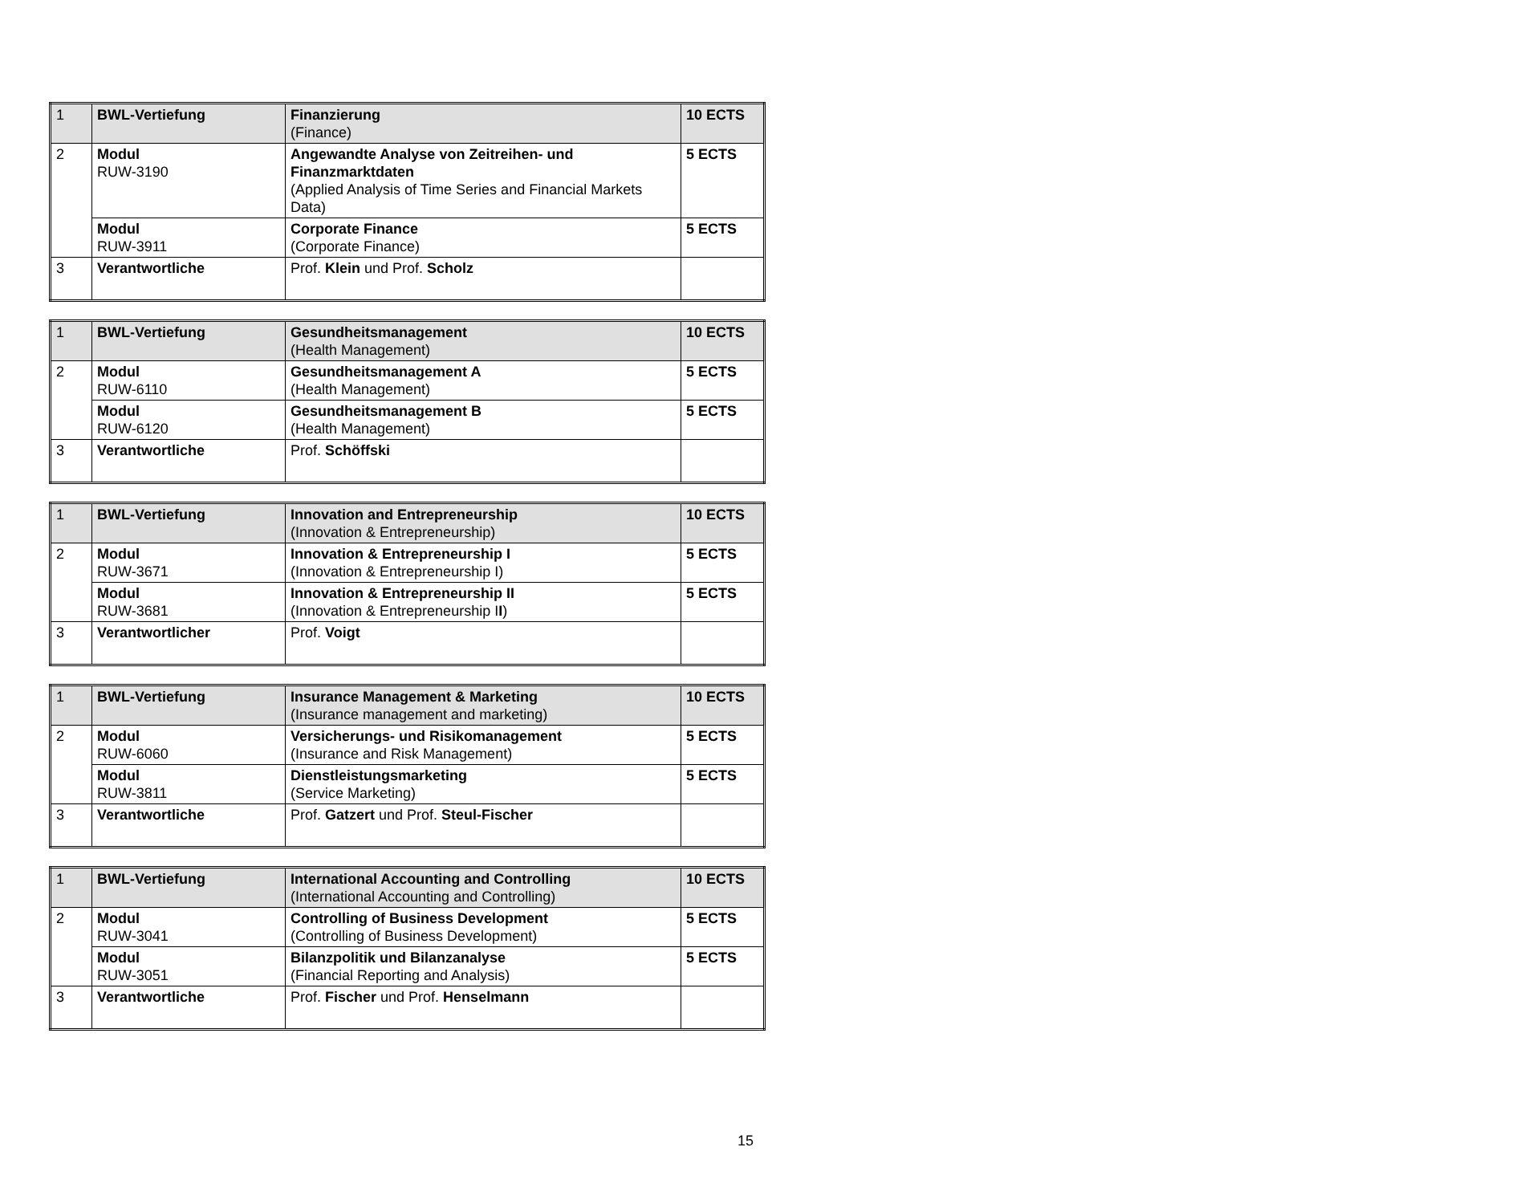| 1 | BWL-Vertiefung | Finanzierung (Finance) | 10 ECTS |
| 2 | Modul RUW-3190 | Angewandte Analyse von Zeitreihen- und Finanzmarktdaten (Applied Analysis of Time Series and Financial Markets Data) | 5 ECTS |
| | Modul RUW-3911 | Corporate Finance (Corporate Finance) | 5 ECTS |
| 3 | Verantwortliche | Prof. Klein und Prof. Scholz | |
| 1 | BWL-Vertiefung | Gesundheitsmanagement (Health Management) | 10 ECTS |
| 2 | Modul RUW-6110 | Gesundheitsmanagement A (Health Management) | 5 ECTS |
| | Modul RUW-6120 | Gesundheitsmanagement B (Health Management) | 5 ECTS |
| 3 | Verantwortliche | Prof. Schöffski | |
| 1 | BWL-Vertiefung | Innovation and Entrepreneurship (Innovation & Entrepreneurship) | 10 ECTS |
| 2 | Modul RUW-3671 | Innovation & Entrepreneurship I (Innovation & Entrepreneurship I) | 5 ECTS |
| | Modul RUW-3681 | Innovation & Entrepreneurship II (Innovation & Entrepreneurship I I ) | 5 ECTS |
| 3 | Verantwortlicher | Prof. Voigt | |
| 1 | BWL-Vertiefung | Insurance Management & Marketing (Insurance management and marketing) | 10 ECTS |
| 2 | Modul RUW-6060 | Versicherungs- und Risikomanagement (Insurance and Risk Management) | 5 ECTS |
| | Modul RUW-3811 | Dienstleistungsmarketing (Service Marketing) | 5 ECTS |
| 3 | Verantwortliche | Prof. Gatzert und Prof. Steul-Fischer | |
| 1 | BWL-Vertiefung | International Accounting and Controlling (International Accounting and Controlling) | 10 ECTS |
| 2 | Modul RUW-3041 | Controlling of Business Development (Controlling of Business Development) | 5 ECTS |
| | Modul RUW-3051 | Bilanzpolitik und Bilanzanalyse (Financial Reporting and Analysis) | 5 ECTS |
| 3 | Verantwortliche | Prof. Fischer und Prof. Henselmann | |
15